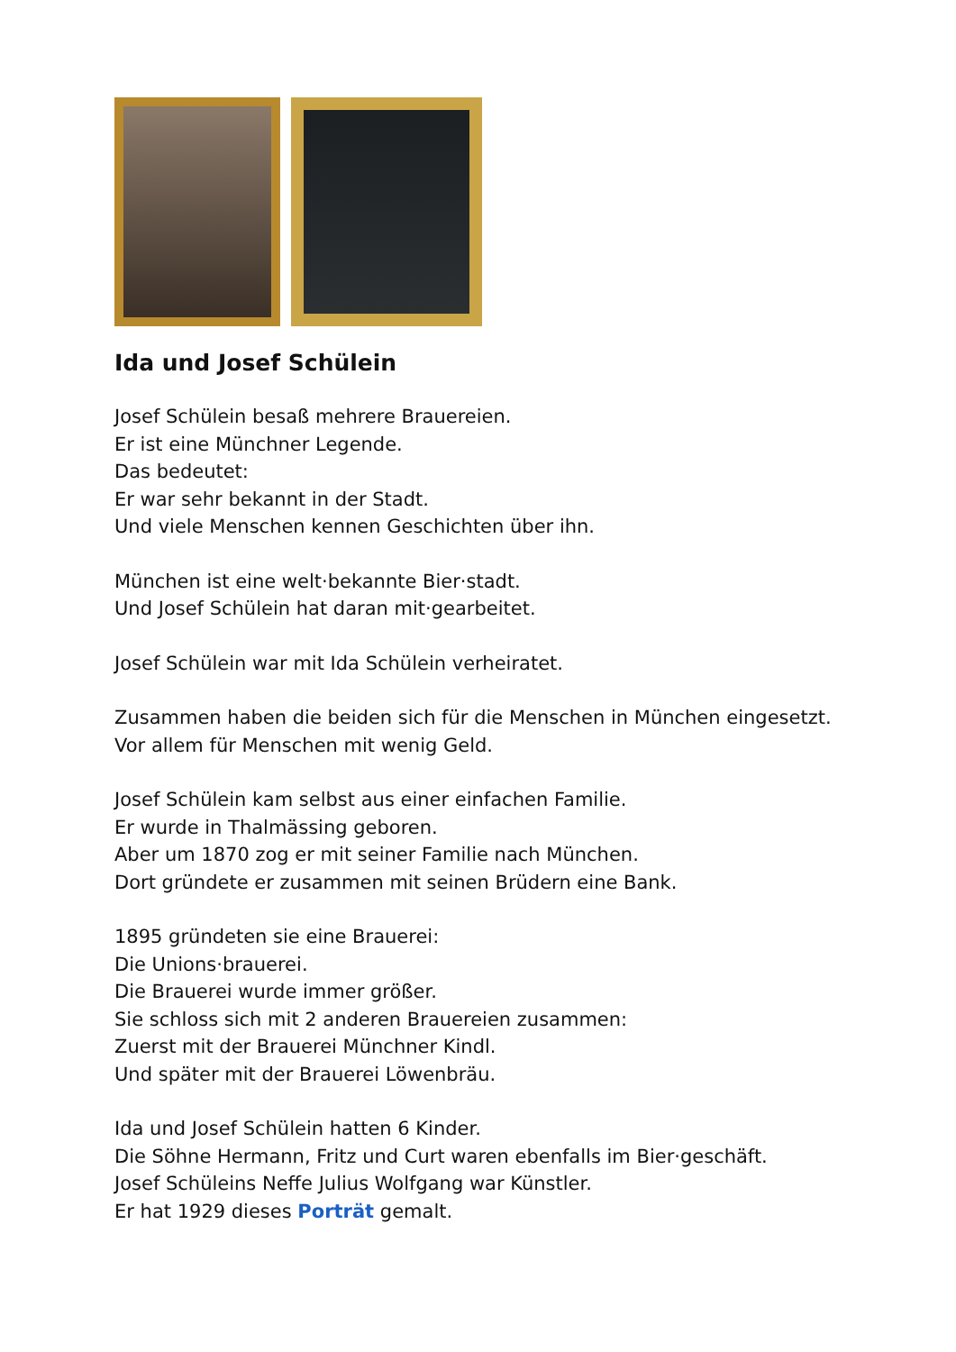Ida und Josef Schülein
Josef Schülein besaß mehrere Brauereien.
Er ist eine Münchner Legende.
Das bedeutet:
Er war sehr bekannt in der Stadt.
Und viele Menschen kennen Geschichten über ihn.
München ist eine welt·bekannte Bier·stadt.
Und Josef Schülein hat daran mit·gearbeitet.
Josef Schülein war mit Ida Schülein verheiratet.
Zusammen haben die beiden sich für die Menschen in München eingesetzt.
Vor allem für Menschen mit wenig Geld.
Josef Schülein kam selbst aus einer einfachen Familie.
Er wurde in Thalmässing geboren.
Aber um 1870 zog er mit seiner Familie nach München.
Dort gründete er zusammen mit seinen Brüdern eine Bank.
1895 gründeten sie eine Brauerei:
Die Unions·brauerei.
Die Brauerei wurde immer größer.
Sie schloss sich mit 2 anderen Brauereien zusammen:
Zuerst mit der Brauerei Münchner Kindl.
Und später mit der Brauerei Löwenbräu.
Ida und Josef Schülein hatten 6 Kinder.
Die Söhne Hermann, Fritz und Curt waren ebenfalls im Bier·geschäft.
Josef Schüleins Neffe Julius Wolfgang war Künstler.
Er hat 1929 dieses Porträt gemalt.